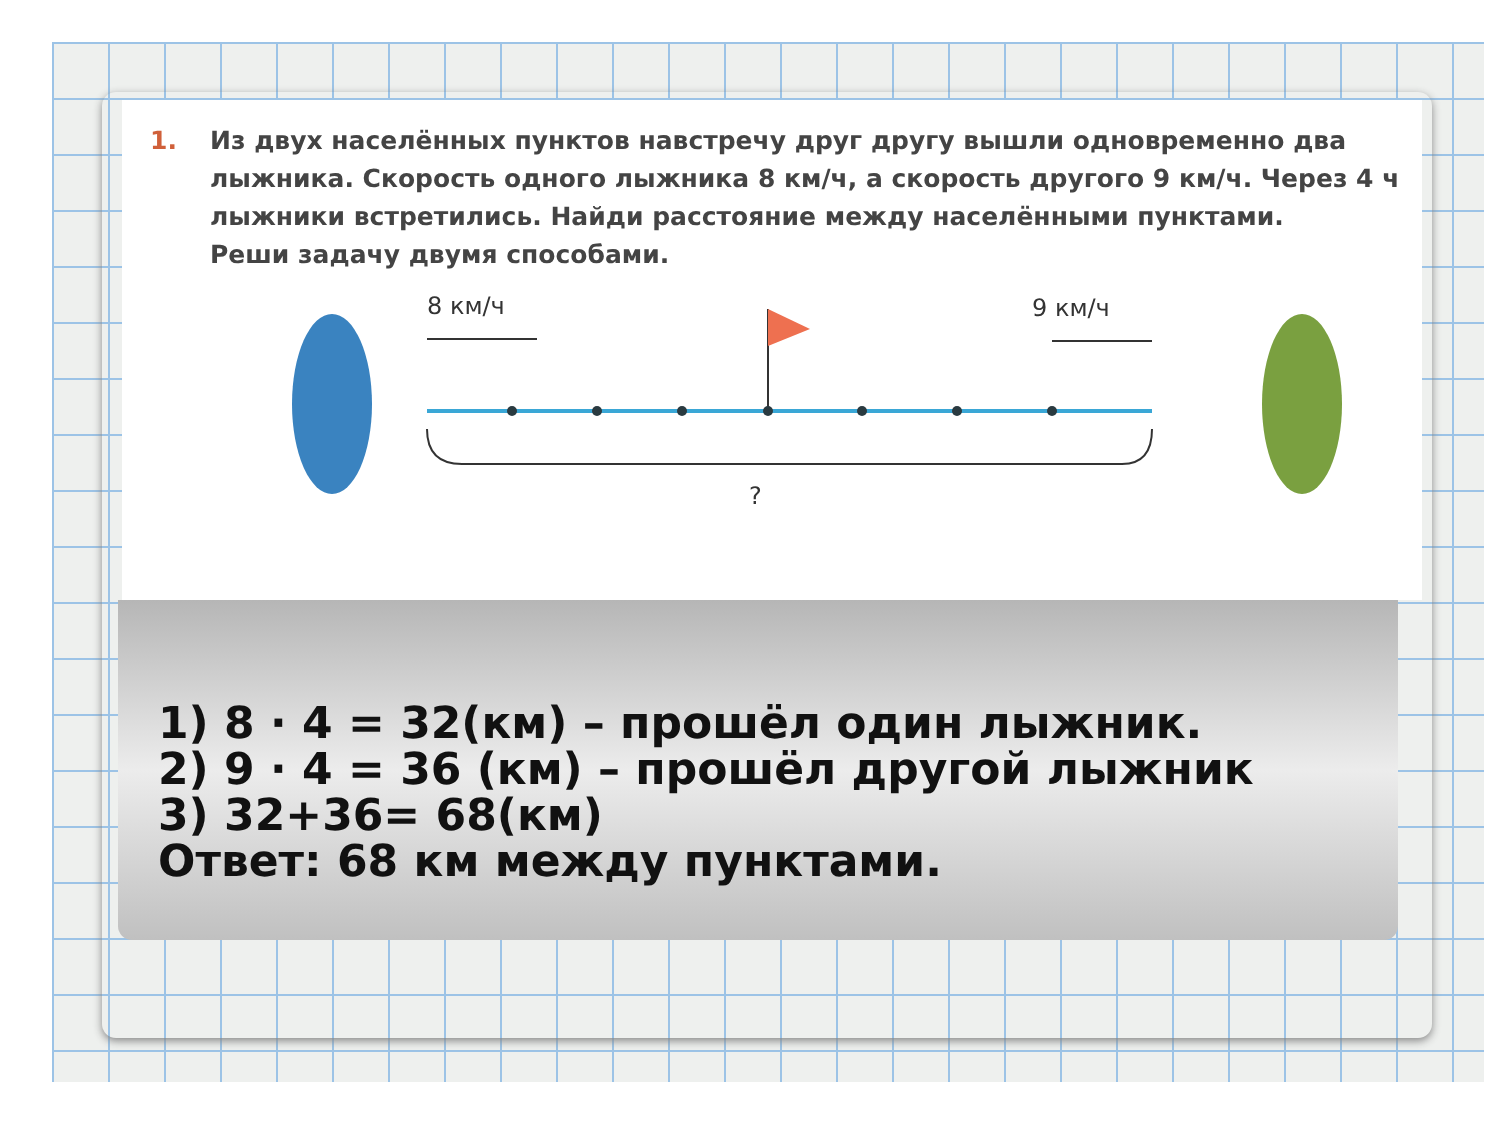1. Из двух населённых пунктов навстречу друг другу вышли одновременно два лыжника. Скорость одного лыжника 8 км/ч, а скорость другого 9 км/ч. Через 4 ч лыжники встретились. Найди расстояние между населёнными пунктами.
Реши задачу двумя способами.
8 км/ч
9 км/ч
?
1) 8 · 4 = 32(км) – прошёл один лыжник.
2) 9 · 4 = 36 (км) – прошёл другой лыжник
3) 32+36= 68(км)
Ответ: 68 км между пунктами.